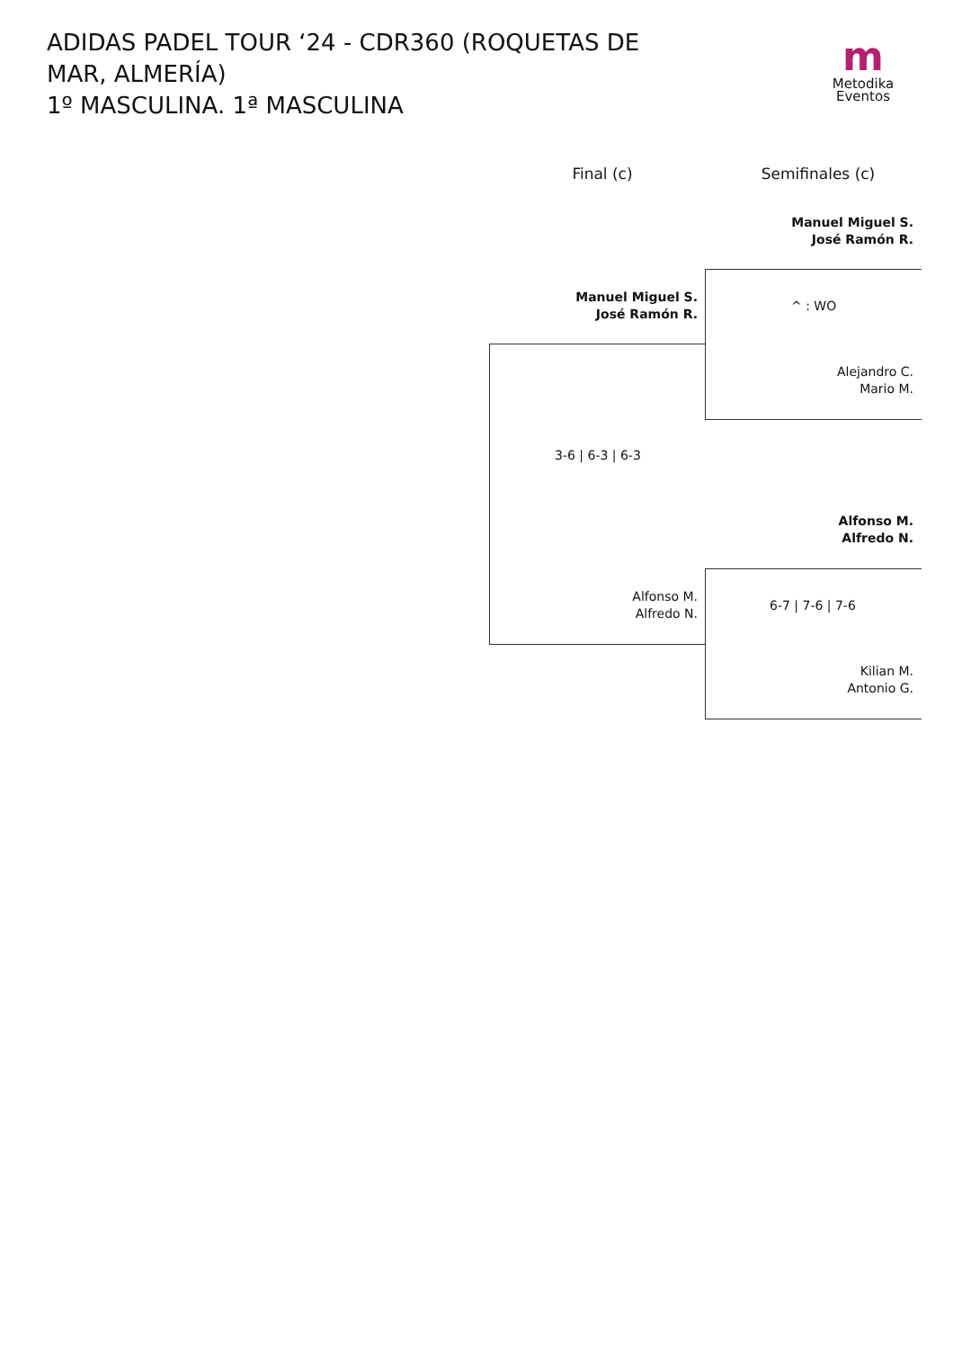ADIDAS PADEL TOUR ‘24 - CDR360 (ROQUETAS DE MAR, ALMERÍA)
1º MASCULINA. 1ª MASCULINA
m
Metodika
Eventos
Final (c) Semifinales (c)
Manuel Miguel S.
José Ramón R.
^ : WO
Alejandro C.
Mario M.
Alfonso M.
Alfredo N.
6-7 | 7-6 | 7-6
Kilian M.
Antonio G.
Manuel Miguel S.
José Ramón R.
3-6 | 6-3 | 6-3
Alfonso M.
Alfredo N.